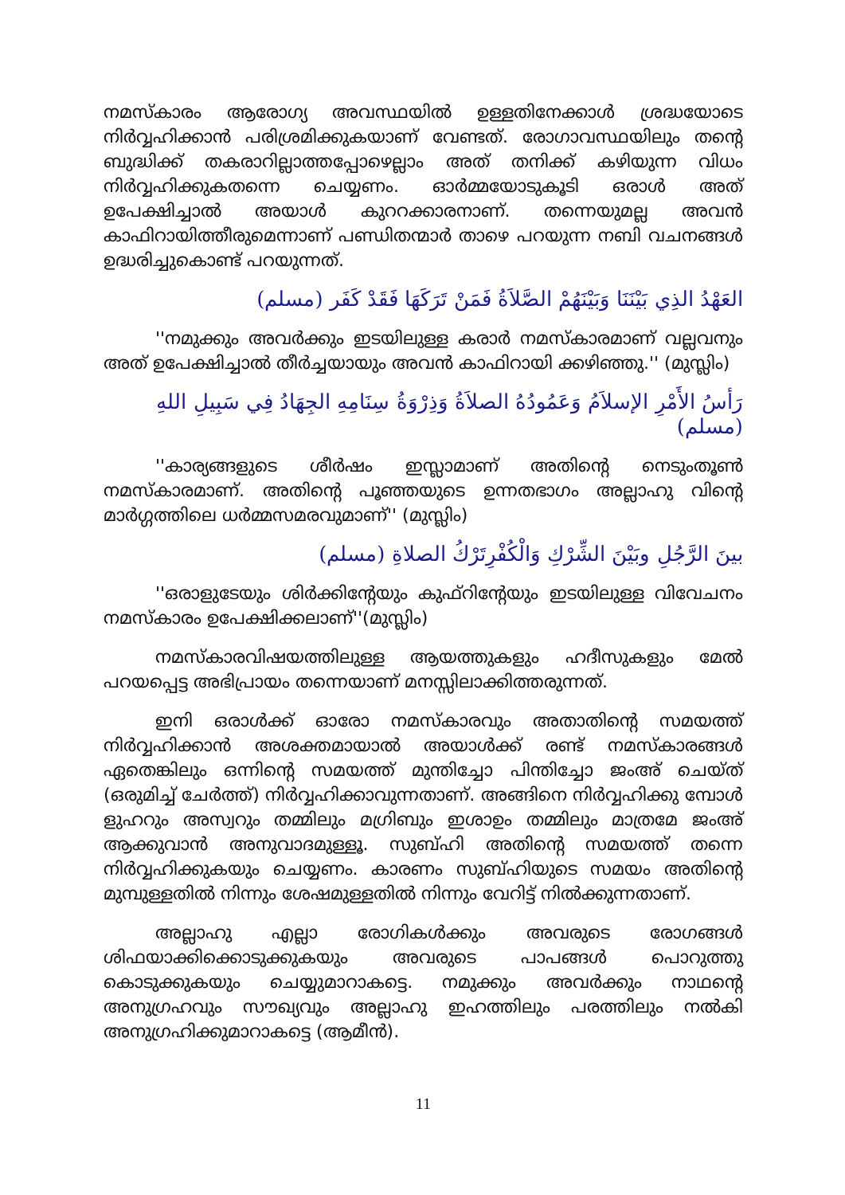നമസ്കാരം ആരോഗ്യ അവസ്ഥയിൽ ഉള്ളതിനേക്കാൾ ശ്രദ്ധയോടെ നിർവ്വഹിക്കാൻ പരിശ്രമിക്കുകയാണ് വേണ്ടത്. രോഗാവസ്ഥയിലും തന്റെ ബുദ്ധിക്ക് തകരാറില്ലാത്തപ്പോഴെല്ലാം അത് തനിക്ക് കഴിയുന്ന വിധം നിർവ്വഹിക്കുകതന്നെ ചെയ്യണം. ഓർമ്മയോടുകൂടി ഒരാൾ അത് ഉപേക്ഷിച്ചാൽ അയാൾ കുററക്കാരനാണ്. തന്നെയുമല്ല അവൻ കാഫിറായിത്തീരുമെന്നാണ് പണ്ഡിതന്മാർ താഴെ പറയുന്ന നബി വചനങ്ങൾ ഉദ്ധരിച്ചുകൊണ്ട് പറയുന്നത്.
العَهْدُ الذِي بَيْنَنَا وَبَيْنَهُمْ الصَّلاَةُ فَمَنْ تَرَكَهَا فَقَدْ كَفَر (مسلم)
''നമുക്കും അവർക്കും ഇടയിലുള്ള കരാർ നമസ്കാരമാണ് വല്ലവനും അത് ഉപേക്ഷിച്ചാൽ തീർച്ചയായും അവൻ കാഫിറായി ക്കഴിഞ്ഞു.'' (മുസ്ലിം)
رَأسُ الأَمْرِ الإسلاَمُ وَعَمُودُهُ الصلاَةُ وَذِرْوَةُ سِنَامِهِ الجِهَادُ فِي سَبِيلِ اللهِ (مسلم)
''കാര്യങ്ങളുടെ ശീർഷം ഇസ്ലാമാണ് അതിന്റെ നെടുംതൂൺ നമസ്കാരമാണ്. അതിന്റെ പൂഞ്ഞയുടെ ഉന്നതഭാഗം അല്ലാഹു വിന്റെ മാർഗ്ഗത്തിലെ ധർമ്മസമരവുമാണ്'' (മുസ്ലിം)
بينَ الرَّجُلِ وبَيْنَ الشِّرْكِ وَالْكُفْرِتَرْكُ الصلاةِ (مسلم)
''ഒരാളുടേയും ശിർക്കിന്റേയും കുഫ്റിന്റേയും ഇടയിലുള്ള വിവേചനം നമസ്കാരം ഉപേക്ഷിക്കലാണ്''(മുസ്ലിം)
നമസ്കാരവിഷയത്തിലുള്ള ആയത്തുകളും ഹദീസുകളും മേൽ പറയപ്പെട്ട അഭിപ്രായം തന്നെയാണ് മനസ്സിലാക്കിത്തരുന്നത്.
ഇനി ഒരാൾക്ക് ഓരോ നമസ്കാരവും അതാതിന്റെ സമയത്ത് നിർവ്വഹിക്കാൻ അശക്തമായാൽ അയാൾക്ക് രണ്ട് നമസ്കാരങ്ങൾ ഏതെങ്കിലും ഒന്നിന്റെ സമയത്ത് മുന്തിച്ചോ പിന്തിച്ചോ ജംഅ് ചെയ്ത് (ഒരുമിച്ച് ചേർത്ത്) നിർവ്വഹിക്കാവുന്നതാണ്. അങ്ങിനെ നിർവ്വഹിക്കു മ്പോൾ ളുഹറും അസ്വറും തമ്മിലും മഗ്രിബും ഇശാഉം തമ്മിലും മാത്രമേ ജംഅ് ആക്കുവാൻ അനുവാദമുള്ളൂ. സുബ്ഹി അതിന്റെ സമയത്ത് തന്നെ നിർവ്വഹിക്കുകയും ചെയ്യണം. കാരണം സുബ്ഹിയുടെ സമയം അതിന്റെ മുമ്പുള്ളതിൽ നിന്നും ശേഷമുള്ളതിൽ നിന്നും വേറിട്ട് നിൽക്കുന്നതാണ്.
അല്ലാഹു എല്ലാ രോഗികൾക്കും അവരുടെ രോഗങ്ങൾ ശിഫയാക്കിക്കൊടുക്കുകയും അവരുടെ പാപങ്ങൾ പൊറുത്തു കൊടുക്കുകയും ചെയ്യുമാറാകട്ടെ. നമുക്കും അവർക്കും നാഥന്റെ അനുഗ്രഹവും സൗഖ്യവും അല്ലാഹു ഇഹത്തിലും പരത്തിലും നൽകി അനുഗ്രഹിക്കുമാറാകട്ടെ (ആമീൻ).
11